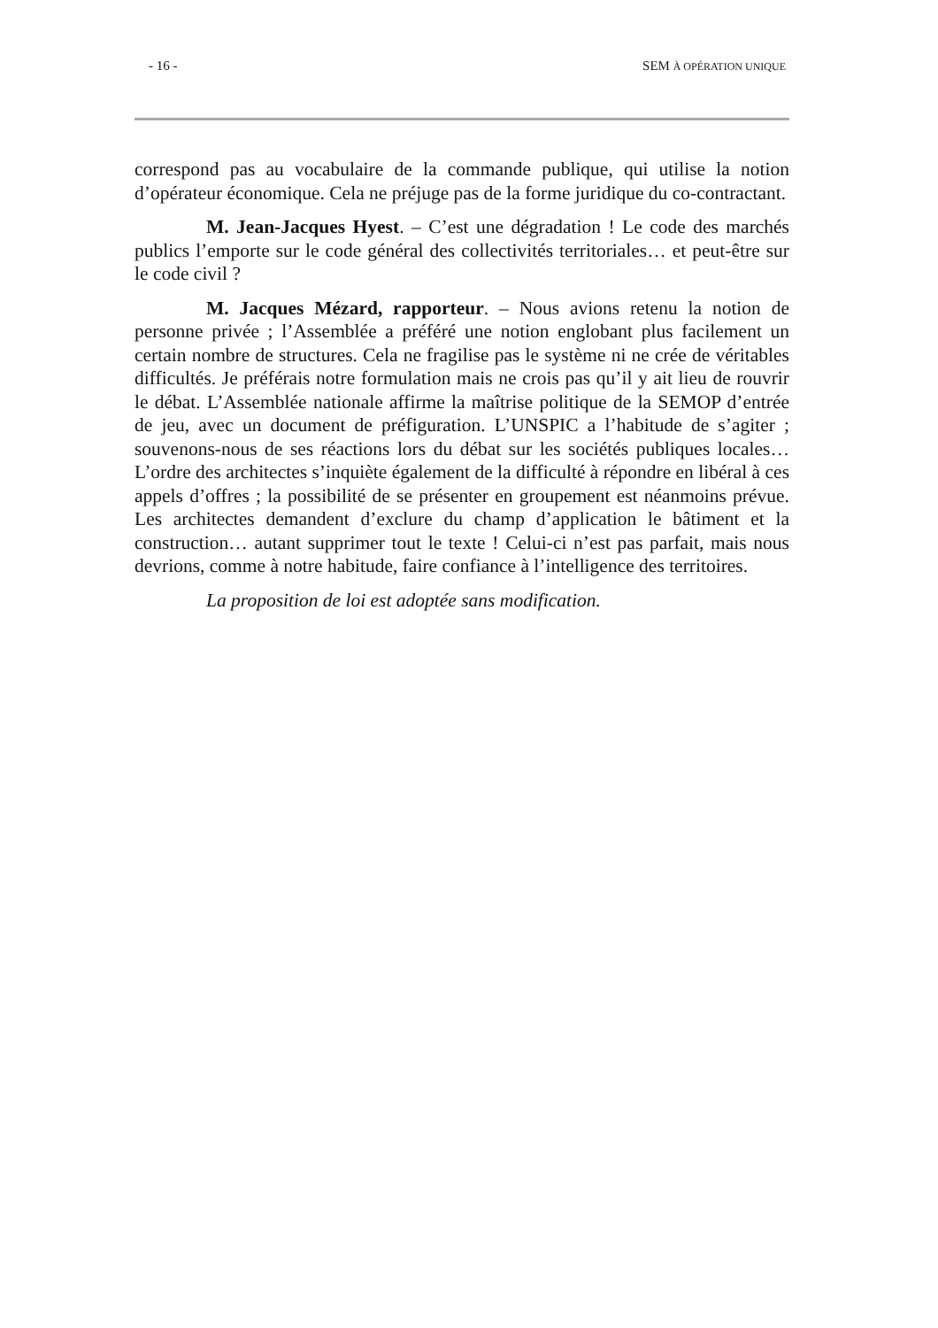- 16 - SEM À OPÉRATION UNIQUE
correspond pas au vocabulaire de la commande publique, qui utilise la notion d’opérateur économique. Cela ne préjuge pas de la forme juridique du co-contractant.
M. Jean-Jacques Hyest. – C’est une dégradation ! Le code des marchés publics l’emporte sur le code général des collectivités territoriales… et peut-être sur le code civil ?
M. Jacques Mézard, rapporteur. – Nous avions retenu la notion de personne privée ; l’Assemblée a préféré une notion englobant plus facilement un certain nombre de structures. Cela ne fragilise pas le système ni ne crée de véritables difficultés. Je préférais notre formulation mais ne crois pas qu’il y ait lieu de rouvrir le débat. L’Assemblée nationale affirme la maîtrise politique de la SEMOP d’entrée de jeu, avec un document de préfiguration. L’UNSPIC a l’habitude de s’agiter ; souvenons-nous de ses réactions lors du débat sur les sociétés publiques locales… L’ordre des architectes s’inquiète également de la difficulté à répondre en libéral à ces appels d’offres ; la possibilité de se présenter en groupement est néanmoins prévue. Les architectes demandent d’exclure du champ d’application le bâtiment et la construction… autant supprimer tout le texte ! Celui-ci n’est pas parfait, mais nous devrions, comme à notre habitude, faire confiance à l’intelligence des territoires.
La proposition de loi est adoptée sans modification.